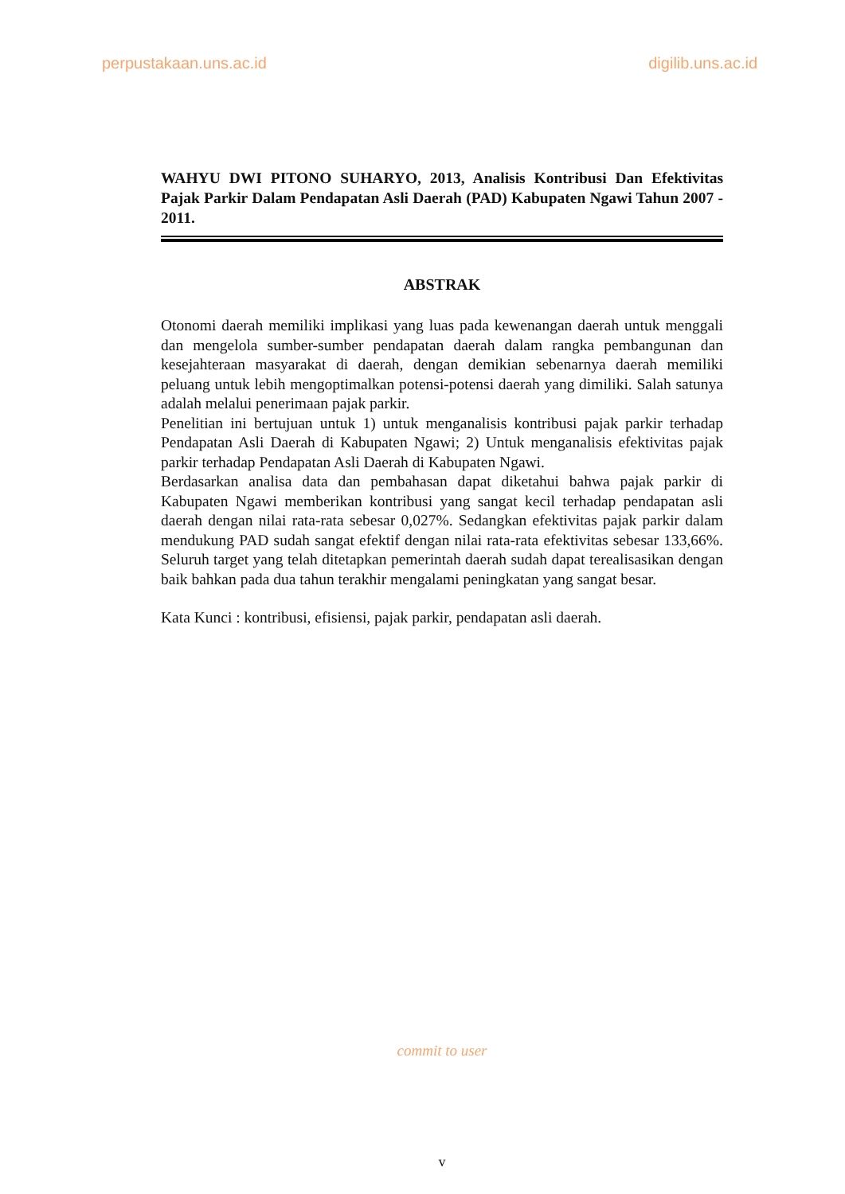perpustakaan.uns.ac.id digilib.uns.ac.id
WAHYU DWI PITONO SUHARYO, 2013, Analisis Kontribusi Dan Efektivitas Pajak Parkir Dalam Pendapatan Asli Daerah (PAD) Kabupaten Ngawi Tahun 2007 - 2011.
ABSTRAK
Otonomi daerah memiliki implikasi yang luas pada kewenangan daerah untuk menggali dan mengelola sumber-sumber pendapatan daerah dalam rangka pembangunan dan kesejahteraan masyarakat di daerah, dengan demikian sebenarnya daerah memiliki peluang untuk lebih mengoptimalkan potensi-potensi daerah yang dimiliki. Salah satunya adalah melalui penerimaan pajak parkir.
Penelitian ini bertujuan untuk 1) untuk menganalisis kontribusi pajak parkir terhadap Pendapatan Asli Daerah di Kabupaten Ngawi; 2) Untuk menganalisis efektivitas pajak parkir terhadap Pendapatan Asli Daerah di Kabupaten Ngawi.
Berdasarkan analisa data dan pembahasan dapat diketahui bahwa pajak parkir di Kabupaten Ngawi memberikan kontribusi yang sangat kecil terhadap pendapatan asli daerah dengan nilai rata-rata sebesar 0,027%. Sedangkan efektivitas pajak parkir dalam mendukung PAD sudah sangat efektif dengan nilai rata-rata efektivitas sebesar 133,66%. Seluruh target yang telah ditetapkan pemerintah daerah sudah dapat terealisasikan dengan baik bahkan pada dua tahun terakhir mengalami peningkatan yang sangat besar.
Kata Kunci : kontribusi, efisiensi, pajak parkir, pendapatan asli daerah.
commit to user
v